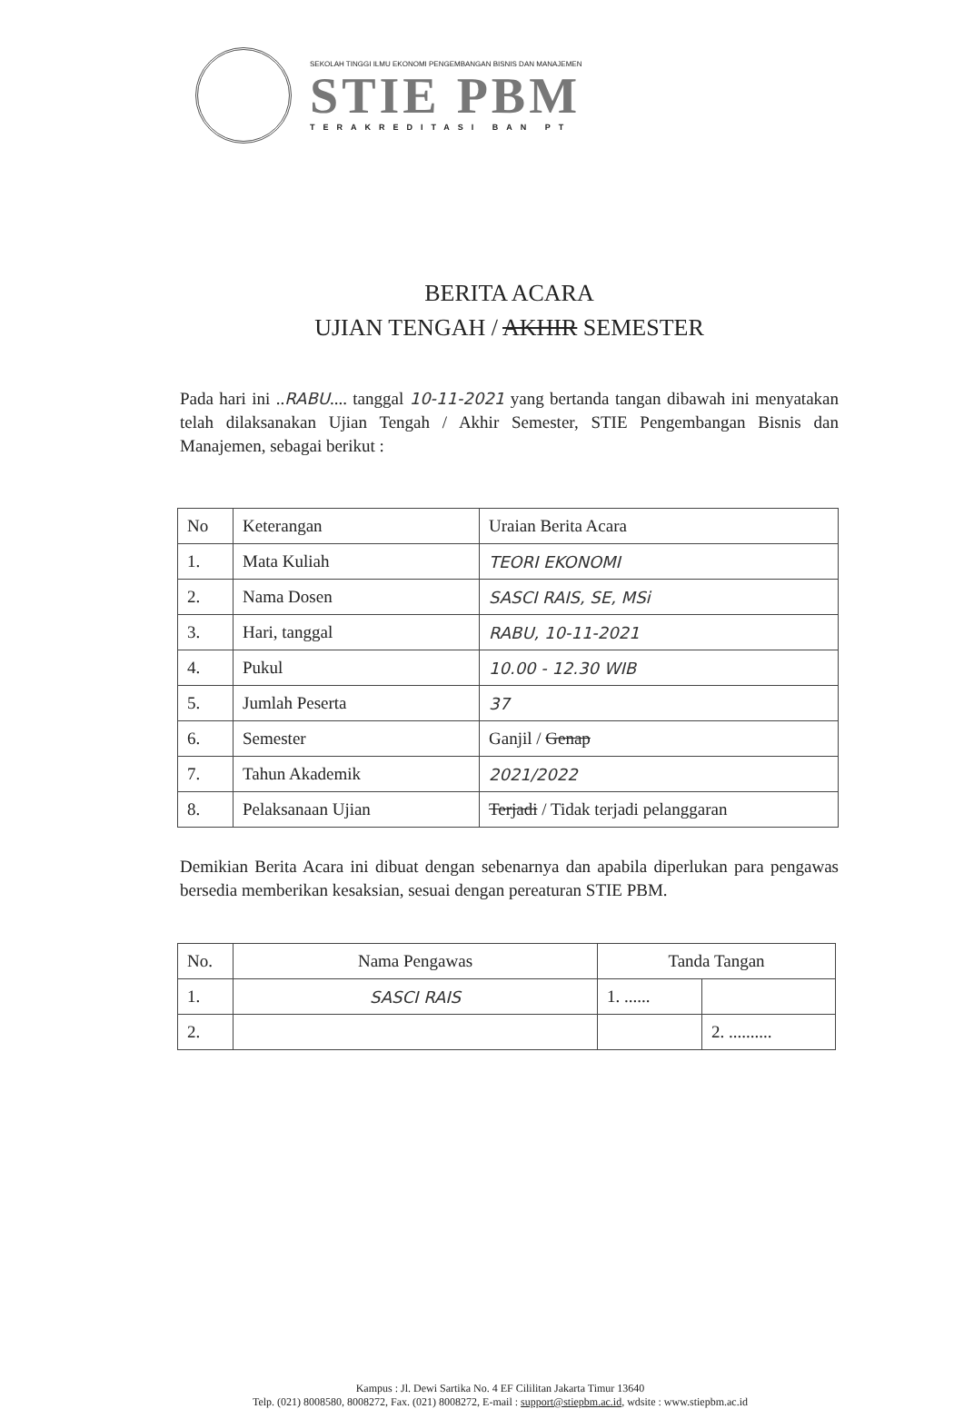SEKOLAH TINGGI ILMU EKONOMI PENGEMBANGAN BISNIS DAN MANAJEMEN
STIE PBM
TERAKREDITASI BAN PT
BERITA ACARA
UJIAN TENGAH / AKHIR SEMESTER
Pada hari ini ..RABU.... tanggal 10-11-2021 yang bertanda tangan dibawah ini menyatakan telah dilaksanakan Ujian Tengah / Akhir Semester, STIE Pengembangan Bisnis dan Manajemen, sebagai berikut :
| No | Keterangan | Uraian Berita Acara |
| --- | --- | --- |
| 1. | Mata Kuliah | TEORI EKONOMI |
| 2. | Nama Dosen | SASCI RAIS, SE, MSi |
| 3. | Hari, tanggal | RABU, 10-11-2021 |
| 4. | Pukul | 10.00 - 12.30 WIB |
| 5. | Jumlah Peserta | 37 |
| 6. | Semester | Ganjil / Genap |
| 7. | Tahun Akademik | 2021/2022 |
| 8. | Pelaksanaan Ujian | Terjadi / Tidak terjadi pelanggaran |
Demikian Berita Acara ini dibuat dengan sebenarnya dan apabila diperlukan para pengawas bersedia memberikan kesaksian, sesuai dengan pereaturan STIE PBM.
| No. | Nama Pengawas | Tanda Tangan | |
| --- | --- | --- | --- |
| 1. | SASCI RAIS | 1. ...... | |
| 2. | | | 2. .......... |
Kampus : Jl. Dewi Sartika No. 4 EF Cililitan Jakarta Timur 13640
Telp. (021) 8008580, 8008272, Fax. (021) 8008272, E-mail : support@stiepbm.ac.id, wdsite : www.stiepbm.ac.id